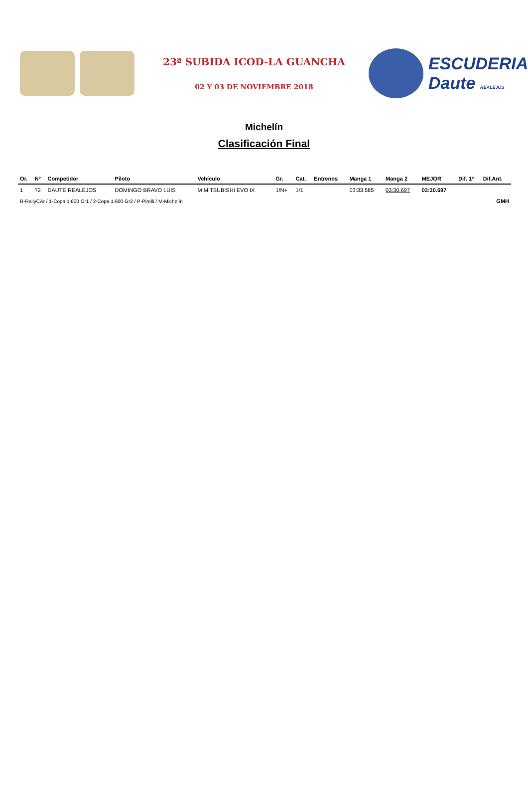23ª SUBIDA ICOD-LA GUANCHA
02 Y 03 DE NOVIEMBRE 2018
ESCUDERIA Daute REALEJOS
Michelín
Clasificación Final
| Or. | Nº | Competidor | Piloto | Vehículo | Gr. | Cat. | Entrenos | Manga 1 | Manga 2 | MEJOR | Dif. 1º | Dif.Ant. |
| --- | --- | --- | --- | --- | --- | --- | --- | --- | --- | --- | --- | --- |
| 1 | 72 | DAUTE REALEJOS | DOMINGO BRAVO LUIS | M MITSUBISHI EVO IX | 1/N+ | 1/1 | | 03:33.585 | 03:30.697 | 03:30.697 | | |
| R-RallyCAr / 1-Copa 1.600 Gr1 / 2-Copa 1.600 Gr2 / P-Pirelli / M-Michelín | | | | | | | | | | | | GMH |